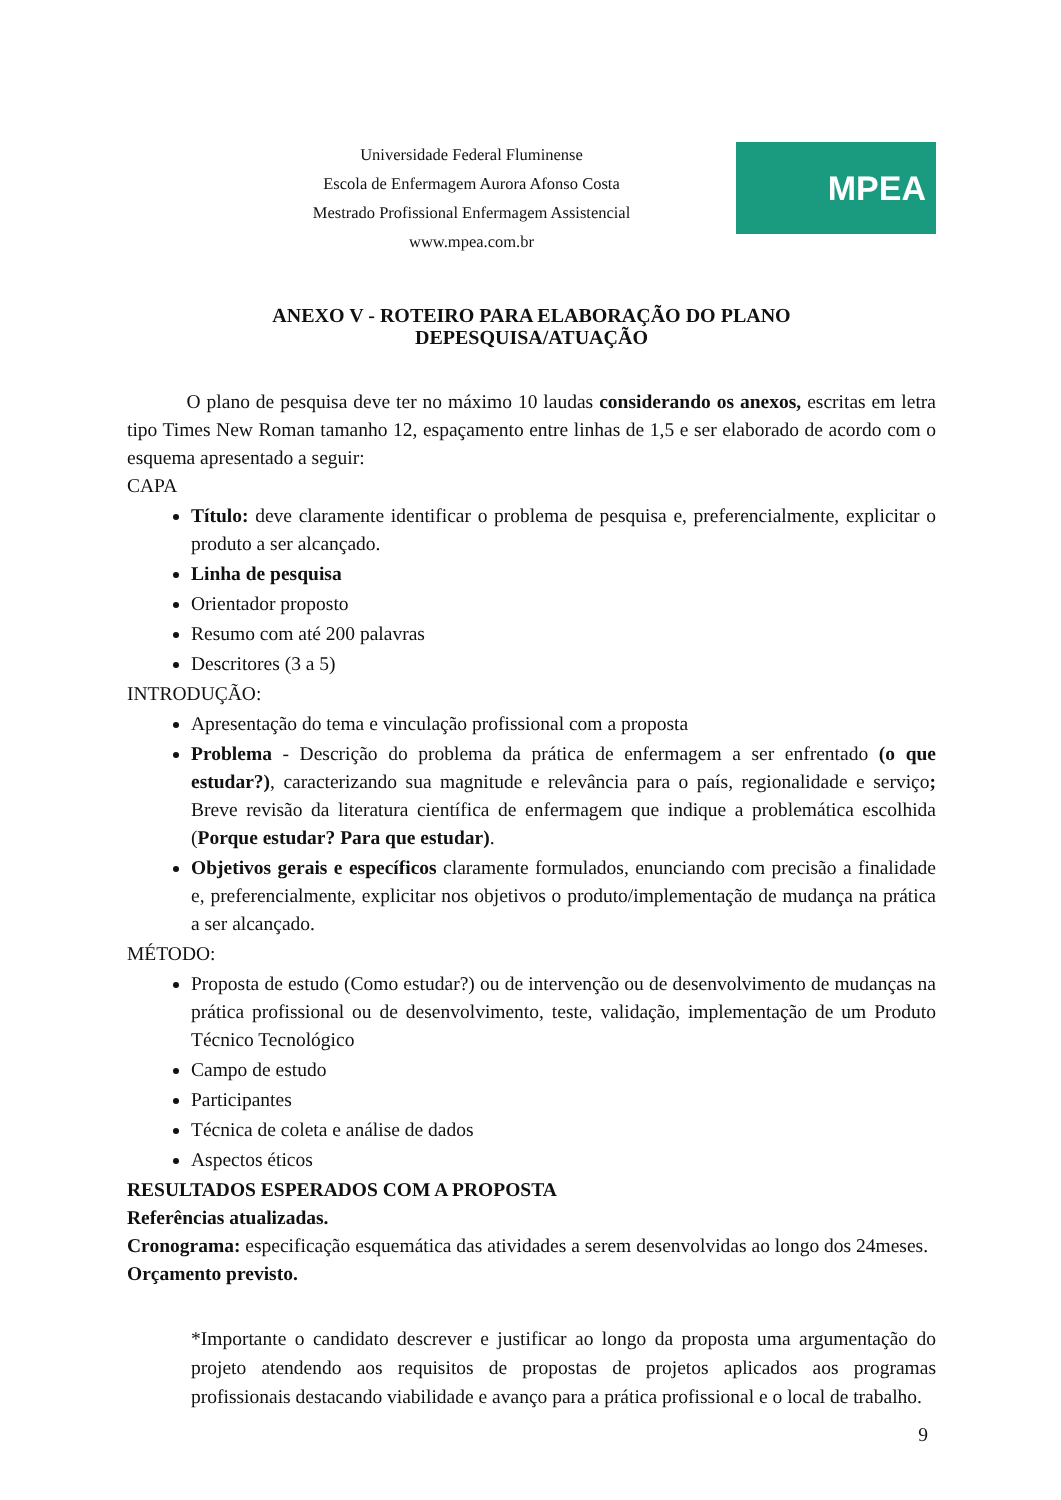Universidade Federal Fluminense
Escola de Enfermagem Aurora Afonso Costa
Mestrado Profissional Enfermagem Assistencial
www.mpea.com.br
MPEA
ANEXO V - ROTEIRO PARA ELABORAÇÃO DO PLANO
DEPESQUISA/ATUAÇÃO
O plano de pesquisa deve ter no máximo 10 laudas considerando os anexos, escritas em letra tipo Times New Roman tamanho 12, espaçamento entre linhas de 1,5 e ser elaborado de acordo com o esquema apresentado a seguir:
CAPA
Título: deve claramente identificar o problema de pesquisa e, preferencialmente, explicitar o produto a ser alcançado.
Linha de pesquisa
Orientador proposto
Resumo com até 200 palavras
Descritores (3 a 5)
INTRODUÇÃO:
Apresentação do tema e vinculação profissional com a proposta
Problema - Descrição do problema da prática de enfermagem a ser enfrentado (o que estudar?), caracterizando sua magnitude e relevância para o país, regionalidade e serviço; Breve revisão da literatura científica de enfermagem que indique a problemática escolhida (Porque estudar? Para que estudar).
Objetivos gerais e específicos claramente formulados, enunciando com precisão a finalidade e, preferencialmente, explicitar nos objetivos o produto/implementação de mudança na prática a ser alcançado.
MÉTODO:
Proposta de estudo (Como estudar?) ou de intervenção ou de desenvolvimento de mudanças na prática profissional ou de desenvolvimento, teste, validação, implementação de um Produto Técnico Tecnológico
Campo de estudo
Participantes
Técnica de coleta e análise de dados
Aspectos éticos
RESULTADOS ESPERADOS COM A PROPOSTA
Referências atualizadas.
Cronograma: especificação esquemática das atividades a serem desenvolvidas ao longo dos 24meses.
Orçamento previsto.
*Importante o candidato descrever e justificar ao longo da proposta uma argumentação do projeto atendendo aos requisitos de propostas de projetos aplicados aos programas profissionais destacando viabilidade e avanço para a prática profissional e o local de trabalho.
9